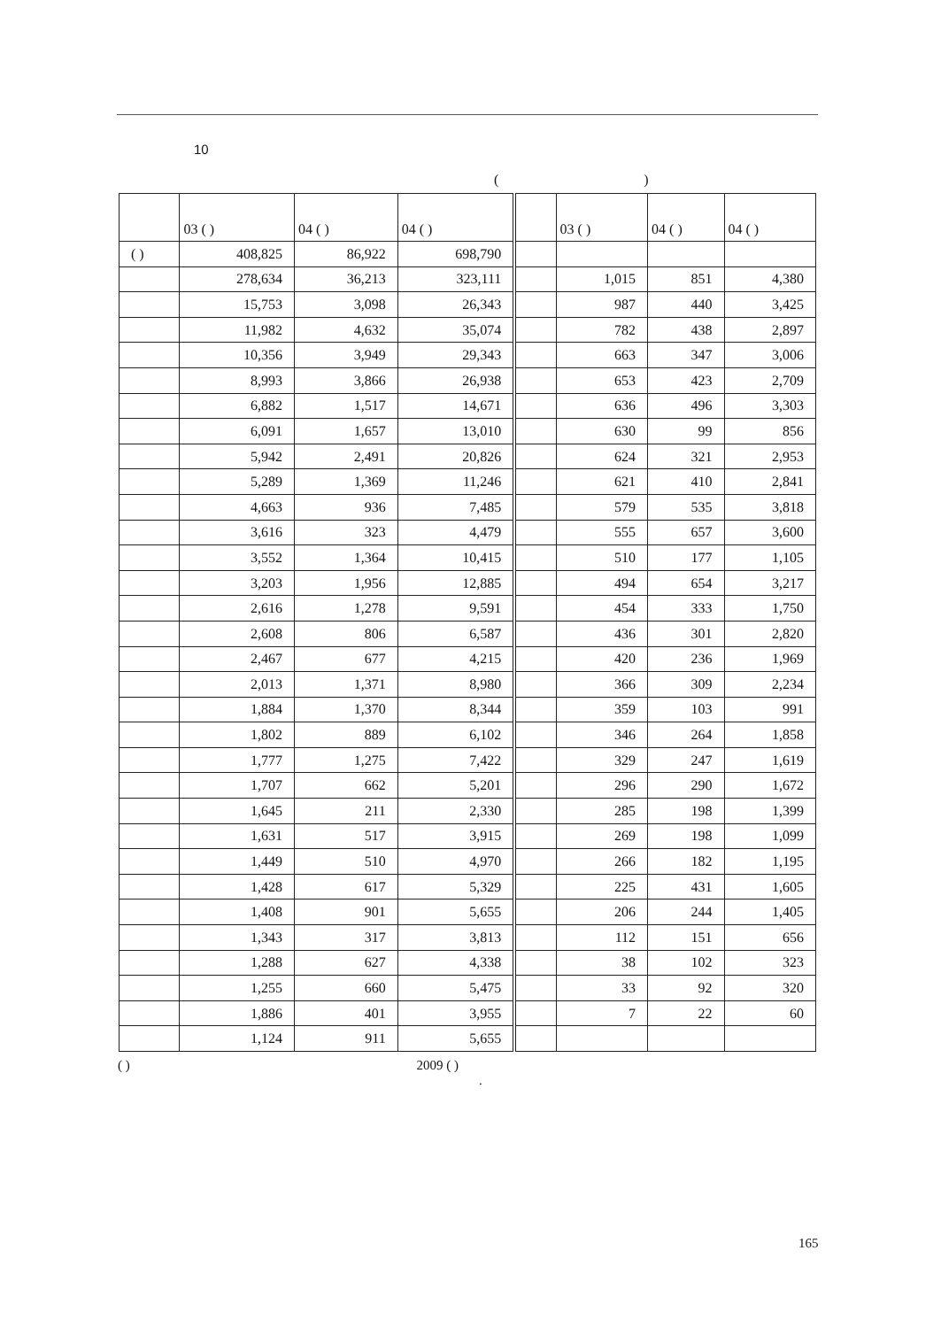10
( )
| | 03 ( ) | 04 ( ) | 04 ( ) | | 03 ( ) | 04 ( ) | 04 ( ) |
| --- | --- | --- | --- | --- | --- | --- | --- |
| ( ) | 408,825 | 86,922 | 698,790 | | | | |
| | 278,634 | 36,213 | 323,111 | | 1,015 | 851 | 4,380 |
| | 15,753 | 3,098 | 26,343 | | 987 | 440 | 3,425 |
| | 11,982 | 4,632 | 35,074 | | 782 | 438 | 2,897 |
| | 10,356 | 3,949 | 29,343 | | 663 | 347 | 3,006 |
| | 8,993 | 3,866 | 26,938 | | 653 | 423 | 2,709 |
| | 6,882 | 1,517 | 14,671 | | 636 | 496 | 3,303 |
| | 6,091 | 1,657 | 13,010 | | 630 | 99 | 856 |
| | 5,942 | 2,491 | 20,826 | | 624 | 321 | 2,953 |
| | 5,289 | 1,369 | 11,246 | | 621 | 410 | 2,841 |
| | 4,663 | 936 | 7,485 | | 579 | 535 | 3,818 |
| | 3,616 | 323 | 4,479 | | 555 | 657 | 3,600 |
| | 3,552 | 1,364 | 10,415 | | 510 | 177 | 1,105 |
| | 3,203 | 1,956 | 12,885 | | 494 | 654 | 3,217 |
| | 2,616 | 1,278 | 9,591 | | 454 | 333 | 1,750 |
| | 2,608 | 806 | 6,587 | | 436 | 301 | 2,820 |
| | 2,467 | 677 | 4,215 | | 420 | 236 | 1,969 |
| | 2,013 | 1,371 | 8,980 | | 366 | 309 | 2,234 |
| | 1,884 | 1,370 | 8,344 | | 359 | 103 | 991 |
| | 1,802 | 889 | 6,102 | | 346 | 264 | 1,858 |
| | 1,777 | 1,275 | 7,422 | | 329 | 247 | 1,619 |
| | 1,707 | 662 | 5,201 | | 296 | 290 | 1,672 |
| | 1,645 | 211 | 2,330 | | 285 | 198 | 1,399 |
| | 1,631 | 517 | 3,915 | | 269 | 198 | 1,099 |
| | 1,449 | 510 | 4,970 | | 266 | 182 | 1,195 |
| | 1,428 | 617 | 5,329 | | 225 | 431 | 1,605 |
| | 1,408 | 901 | 5,655 | | 206 | 244 | 1,405 |
| | 1,343 | 317 | 3,813 | | 112 | 151 | 656 |
| | 1,288 | 627 | 4,338 | | 38 | 102 | 323 |
| | 1,255 | 660 | 5,475 | | 33 | 92 | 320 |
| | 1,886 | 401 | 3,955 | | 7 | 22 | 60 |
| | 1,124 | 911 | 5,655 | | | | |
( ) 2009 ( )
.
165